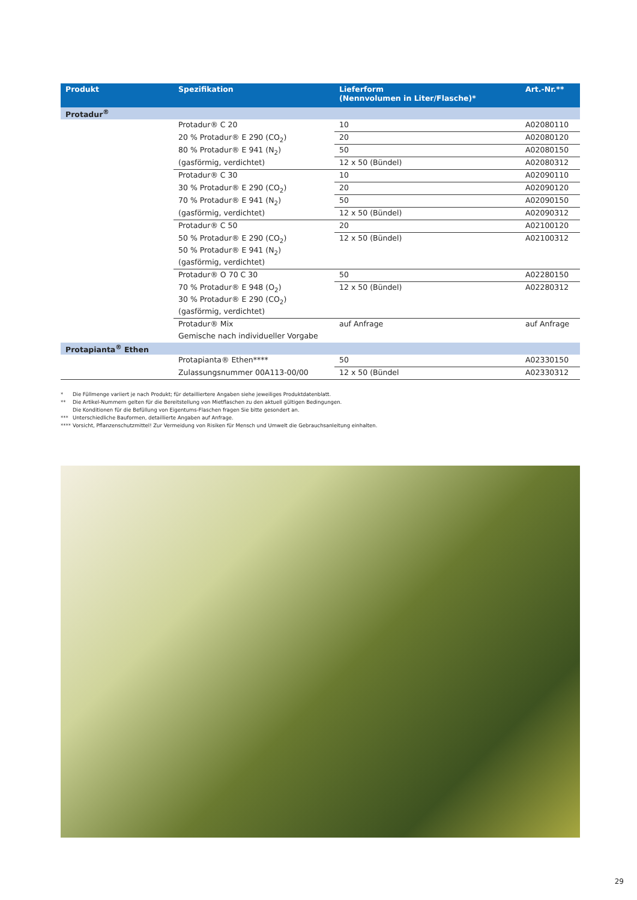| Produkt | Spezifikation | Lieferform (Nennvolumen in Liter/Flasche)* | Art.-Nr.** |
| --- | --- | --- | --- |
| Protadur<sup>®</sup> | | | |
| | Protadur® C 20 | 10 | A02080110 |
| | 20 % Protadur® E 290 (CO<sub>2</sub>) | 20 | A02080120 |
| | 80 % Protadur® E 941 (N<sub>2</sub>) | 50 | A02080150 |
| | (gasförmig, verdichtet) | 12 x 50 (Bündel) | A02080312 |
| | Protadur® C 30 | 10 | A02090110 |
| | 30 % Protadur® E 290 (CO<sub>2</sub>) | 20 | A02090120 |
| | 70 % Protadur® E 941 (N<sub>2</sub>) | 50 | A02090150 |
| | (gasförmig, verdichtet) | 12 x 50 (Bündel) | A02090312 |
| | Protadur® C 50 | 20 | A02100120 |
| | 50 % Protadur® E 290 (CO<sub>2</sub>) | 12 x 50 (Bündel) | A02100312 |
| | 50 % Protadur® E 941 (N<sub>2</sub>) | | |
| | (gasförmig, verdichtet) | | |
| | Protadur® O 70 C 30 | 50 | A02280150 |
| | 70 % Protadur® E 948 (O<sub>2</sub>) | 12 x 50 (Bündel) | A02280312 |
| | 30 % Protadur® E 290 (CO<sub>2</sub>) | | |
| | (gasförmig, verdichtet) | | |
| | Protadur® Mix | auf Anfrage | auf Anfrage |
| | Gemische nach individueller Vorgabe | | |
| Protapianta<sup>®</sup> Ethen | | | |
| | Protapianta® Ethen**** | 50 | A02330150 |
| | Zulassungsnummer 00A113-00/00 | 12 x 50 (Bündel | A02330312 |
* Die Füllmenge variiert je nach Produkt; für detailliertere Angaben siehe jeweiliges Produktdatenblatt.
** Die Artikel-Nummern gelten für die Bereitstellung von Mietflaschen zu den aktuell gültigen Bedingungen.
Die Konditionen für die Befüllung von Eigentums-Flaschen fragen Sie bitte gesondert an.
*** Unterschiedliche Bauformen, detaillierte Angaben auf Anfrage.
**** Vorsicht, Pflanzenschutzmittel! Zur Vermeidung von Risiken für Mensch und Umwelt die Gebrauchsanleitung einhalten.
29